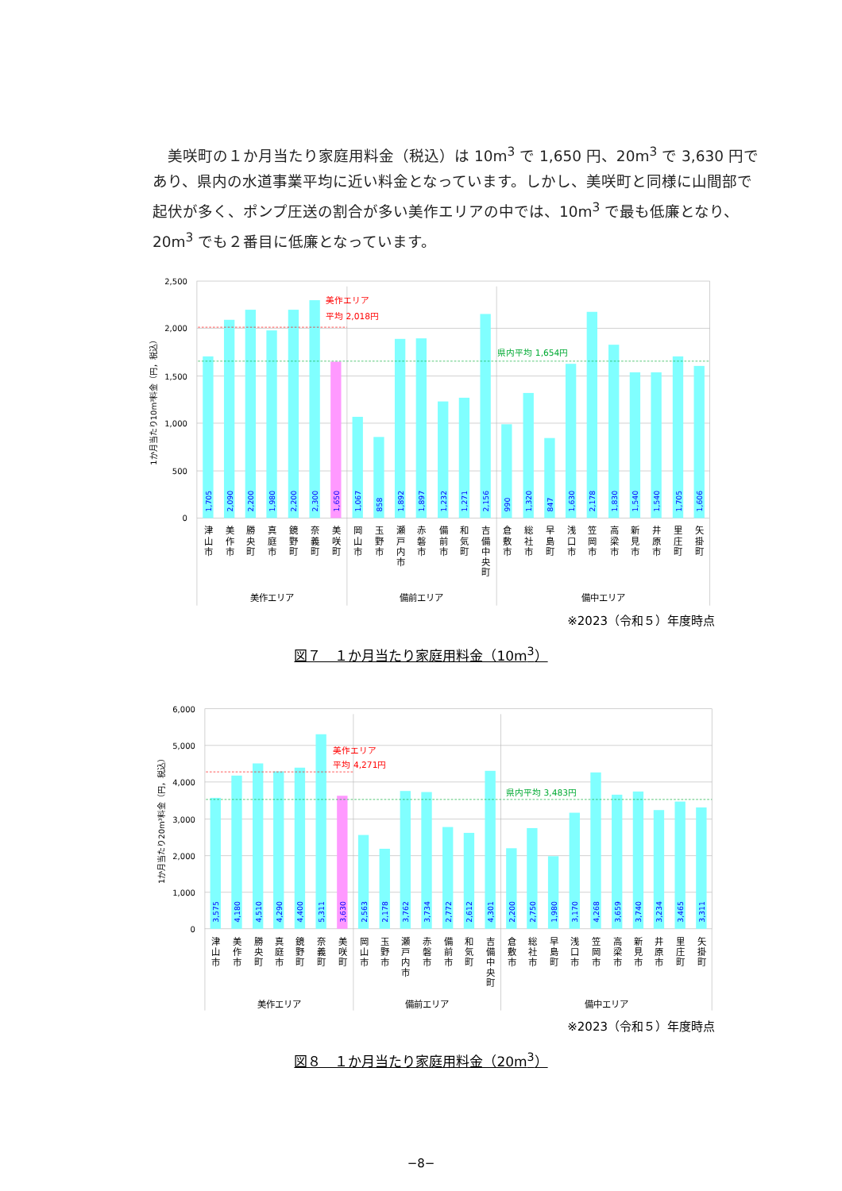美咲町の１か月当たり家庭用料金（税込）は 10m<sup>3</sup> で 1,650 円、20m<sup>3</sup> で 3,630 円であり、県内の水道事業平均に近い料金となっています。しかし、美咲町と同様に山間部で起伏が多く、ポンプ圧送の割合が多い美作エリアの中では、10m<sup>3</sup> で最も低廉となり、20m<sup>3</sup> でも２番目に低廉となっています。
2,500
2,000
1,500
1,000
500
0
1か月当たり10m³料金（円，税込）
美作エリア
平均 2,018円
県内平均 1,654円
1,705
2,090
2,200
1,980
2,200
2,300
1,650
1,067
858
1,892
1,897
1,232
1,271
2,156
990
1,320
847
1,630
2,178
1,830
1,540
1,540
1,705
1,606
津山市
美作市
勝央町
真庭市
鏡野町
奈義町
美咲町
岡山市
玉野市
瀬戸内市
赤磐市
備前市
和気町
吉備中央町
倉敷市
総社市
早島町
浅口市
笠岡市
高梁市
新見市
井原市
里庄町
矢掛町
美作エリア
備前エリア
備中エリア
※2023（令和５）年度時点
図７　１か月当たり家庭用料金（10m<sup>3</sup>）
6,000
5,000
4,000
3,000
2,000
1,000
0
1か月当たり20m³料金（円，税込）
美作エリア
平均 4,271円
県内平均 3,483円
3,575
4,180
4,510
4,290
4,400
5,311
3,630
2,563
2,178
3,762
3,734
2,772
2,612
4,301
2,200
2,750
1,980
3,170
4,268
3,659
3,740
3,234
3,465
3,311
津山市
美作市
勝央町
真庭市
鏡野町
奈義町
美咲町
岡山市
玉野市
瀬戸内市
赤磐市
備前市
和気町
吉備中央町
倉敷市
総社市
早島町
浅口市
笠岡市
高梁市
新見市
井原市
里庄町
矢掛町
美作エリア
備前エリア
備中エリア
※2023（令和５）年度時点
図８　１か月当たり家庭用料金（20m<sup>3</sup>）
−8−